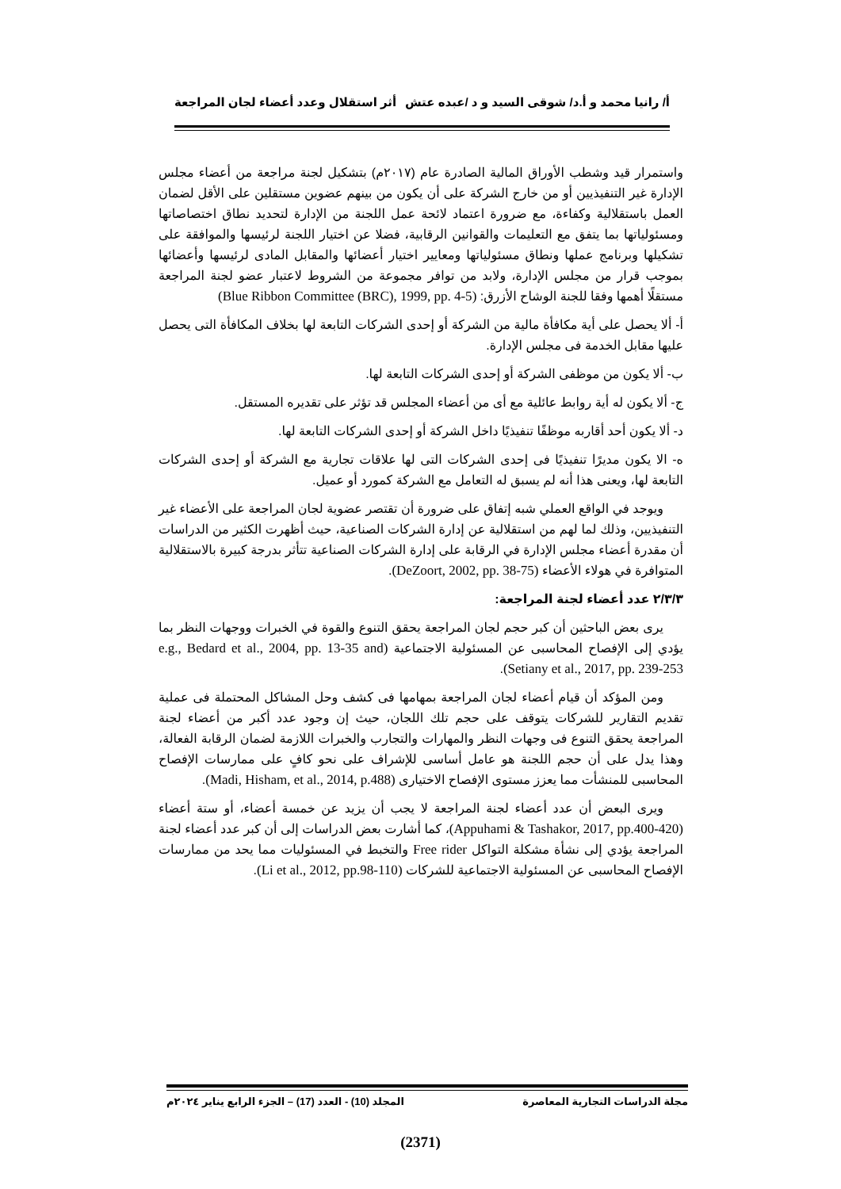أ/ رانيا محمد و أ.د/ شوقى السيد و د /عبده عتش أثر استقلال وعدد أعضاء لجان المراجعة
واستمرار قيد وشطب الأوراق المالية الصادرة عام (٢٠١٧م) بتشكيل لجنة مراجعة من أعضاء مجلس الإدارة غير التنفيذيين أو من خارج الشركة على أن يكون من بينهم عضوين مستقلين على الأقل لضمان العمل باستقلالية وكفاءة، مع ضرورة اعتماد لائحة عمل اللجنة من الإدارة لتحديد نطاق اختصاصاتها ومسئولياتها بما يتفق مع التعليمات والقوانين الرقابية، فضلا عن اختيار اللجنة لرئيسها والموافقة على تشكيلها وبرنامج عملها ونطاق مسئولياتها ومعايير اختيار أعضائها والمقابل المادى لرئيسها وأعضائها بموجب قرار من مجلس الإدارة، ولابد من توافر مجموعة من الشروط لاعتبار عضو لجنة المراجعة مستقلًا أهمها وفقا للجنة الوشاح الأزرق: (Blue Ribbon Committee (BRC), 1999, pp. 4-5)
أ- ألا يحصل على أية مكافأة مالية من الشركة أو إحدى الشركات التابعة لها بخلاف المكافأة التى يحصل عليها مقابل الخدمة فى مجلس الإدارة.
ب- ألا يكون من موظفى الشركة أو إحدى الشركات التابعة لها.
ج- ألا يكون له أية روابط عائلية مع أى من أعضاء المجلس قد تؤثر على تقديره المستقل.
د- ألا يكون أحد أقاربه موظفًا تنفيذيًا داخل الشركة أو إحدى الشركات التابعة لها.
ه- الا يكون مديرًا تنفيذيًا فى إحدى الشركات التى لها علاقات تجارية مع الشركة أو إحدى الشركات التابعة لها، ويعنى هذا أنه لم يسبق له التعامل مع الشركة كمورد أو عميل.
ويوجد في الواقع العملي شبه إتفاق على ضرورة أن تقتصر عضوية لجان المراجعة على الأعضاء غير التنفيذيين، وذلك لما لهم من استقلالية عن إدارة الشركات الصناعية، حيث أظهرت الكثير من الدراسات أن مقدرة أعضاء مجلس الإدارة في الرقابة على إدارة الشركات الصناعية تتأثر بدرجة كبيرة بالاستقلالية المتوافرة في هولاء الأعضاء (DeZoort, 2002, pp. 38-75).
٢/٣/٣ عدد أعضاء لجنة المراجعة:
يرى بعض الباحثين أن كبر حجم لجان المراجعة يحقق التنوع والقوة في الخبرات ووجهات النظر بما يؤدي إلى الإفصاح المحاسبى عن المسئولية الاجتماعية (e.g., Bedard et al., 2004, pp. 13-35 and Setiany et al., 2017, pp. 239-253).
ومن المؤكد أن قيام أعضاء لجان المراجعة بمهامها فى كشف وحل المشاكل المحتملة فى عملية تقديم التقارير للشركات يتوقف على حجم تلك اللجان، حيث إن وجود عدد أكبر من أعضاء لجنة المراجعة يحقق التنوع فى وجهات النظر والمهارات والتجارب والخبرات اللازمة لضمان الرقابة الفعالة، وهذا يدل على أن حجم اللجنة هو عامل أساسى للإشراف على نحو كافٍ على ممارسات الإفصاح المحاسبى للمنشأت مما يعزز مستوى الإفصاح الاختيارى (Madi, Hisham, et al., 2014, p.488).
ويرى البعض أن عدد أعضاء لجنة المراجعة لا يجب أن يزيد عن خمسة أعضاء، أو ستة أعضاء (Appuhami & Tashakor, 2017, pp.400-420)، كما أشارت بعض الدراسات إلى أن كبر عدد أعضاء لجنة المراجعة يؤدي إلى نشأة مشكلة التواكل Free rider والتخبط في المسئوليات مما يحد من ممارسات الإفصاح المحاسبى عن المسئولية الاجتماعية للشركات (Li et al., 2012, pp.98-110).
مجلة الدراسات التجارية المعاصرة المجلد (10) - العدد (17) – الجزء الرابع يناير ٢٠٢٤م
(2371)